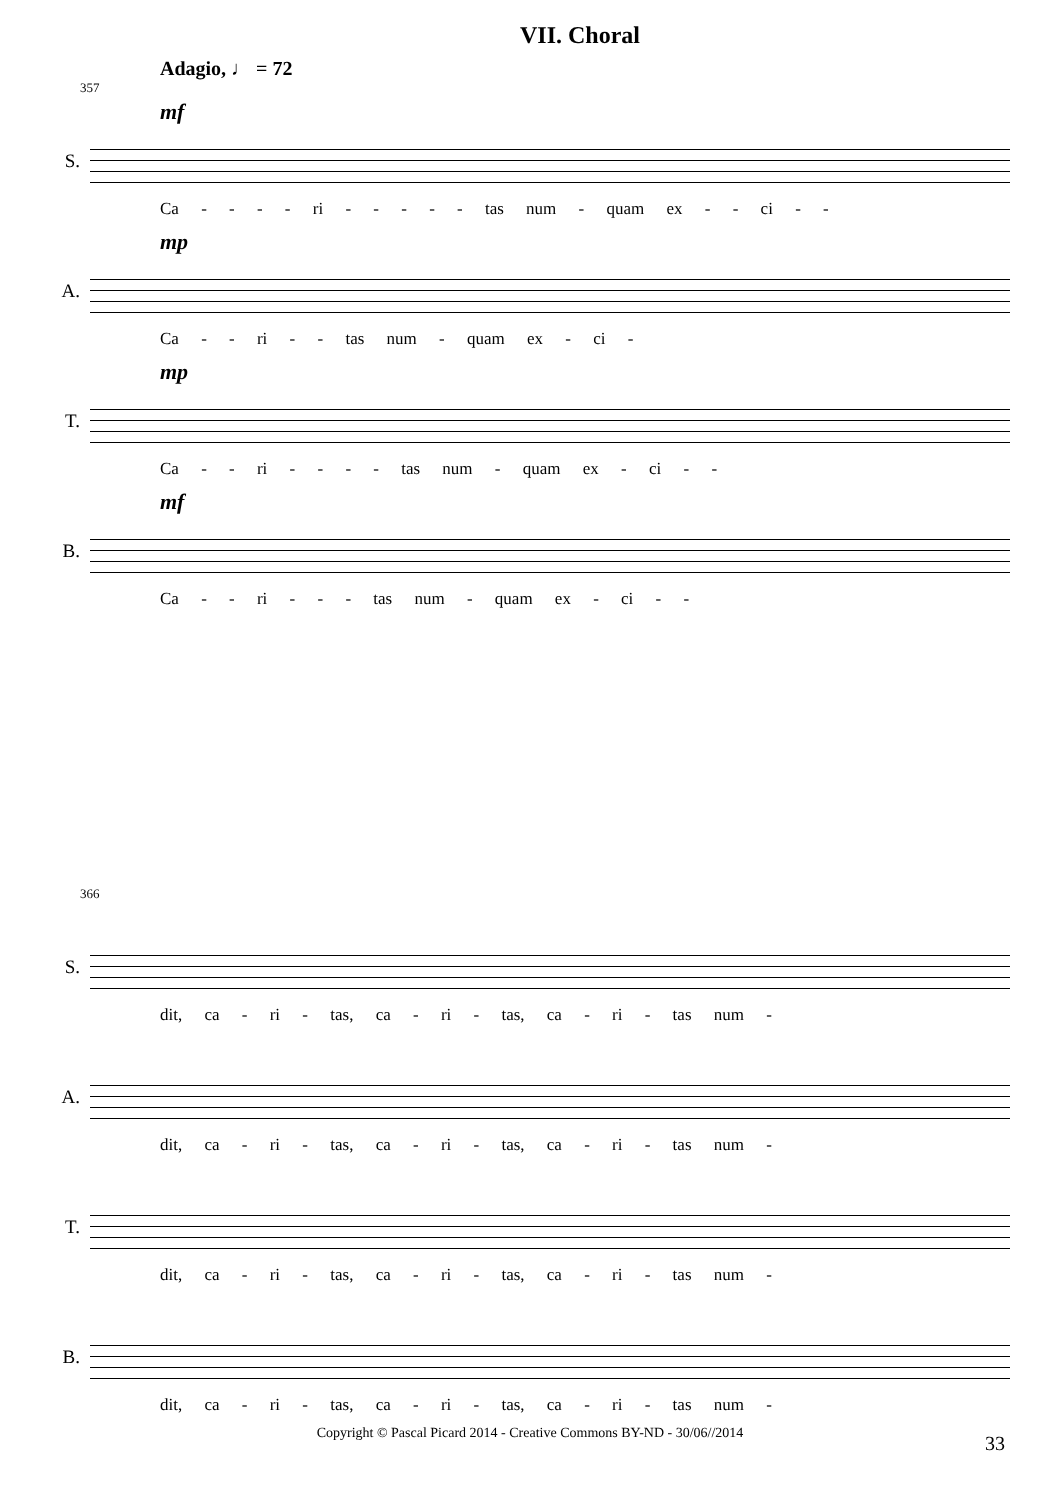VII. Choral
Adagio, ♩ = 72
357
S.
mf
Ca - - - - ri - - - - - tas num - quam ex - - ci - -
A.
mp
Ca - - ri - - tas num - quam ex - ci -
T.
mp
Ca - - ri - - - - tas num - quam ex - ci - -
B.
mf
Ca - - ri - - - tas num - quam ex - ci - -
366
S.
dit, ca - ri - tas, ca - ri - tas, ca - ri - tas num -
A.
dit, ca - ri - tas, ca - ri - tas, ca - ri - tas num -
T.
dit, ca - ri - tas, ca - ri - tas, ca - ri - tas num -
B.
dit, ca - ri - tas, ca - ri - tas, ca - ri - tas num -
Copyright © Pascal Picard 2014 - Creative Commons BY-ND - 30/06//2014 33